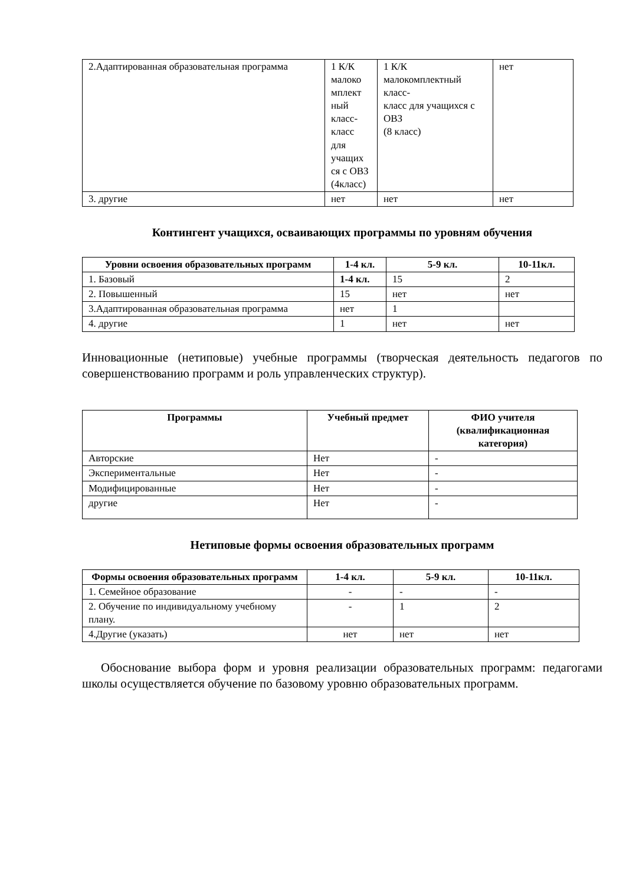| 2.Адаптированная образовательная программа | 1 К/К малоко мплект ный класс-класс для учащих ся с ОВЗ (4класс) | 1 К/К малокомплектный класс- класс для учащихся с ОВЗ (8 класс) | нет |
| 3. другие | нет | нет | нет |
Контингент учащихся, осваивающих программы по уровням обучения
| Уровни освоения образовательных программ | 1-4 кл. | 5-9 кл. | 10-11кл. |
| --- | --- | --- | --- |
| 1. Базовый | 1-4 кл. | 15 | 2 |
| 2. Повышенный | 15 | нет | нет |
| 3.Адаптированная образовательная программа | нет | 1 | |
| 4. другие | 1 | нет | нет |
Инновационные (нетиповые) учебные программы (творческая деятельность педагогов по совершенствованию программ и роль управленческих структур).
| Программы | Учебный предмет | ФИО учителя (квалификационная категория) |
| --- | --- | --- |
| Авторские | Нет | - |
| Экспериментальные | Нет | - |
| Модифицированные | Нет | - |
| другие | Нет | - |
Нетиповые формы освоения образовательных программ
| Формы освоения образовательных программ | 1-4 кл. | 5-9 кл. | 10-11кл. |
| --- | --- | --- | --- |
| 1. Семейное образование | - | - | - |
| 2. Обучение по индивидуальному учебному плану. | - | 1 | 2 |
| 4.Другие (указать) | нет | нет | нет |
Обоснование выбора форм и уровня реализации образовательных программ: педагогами школы осуществляется обучение по базовому уровню образовательных программ.